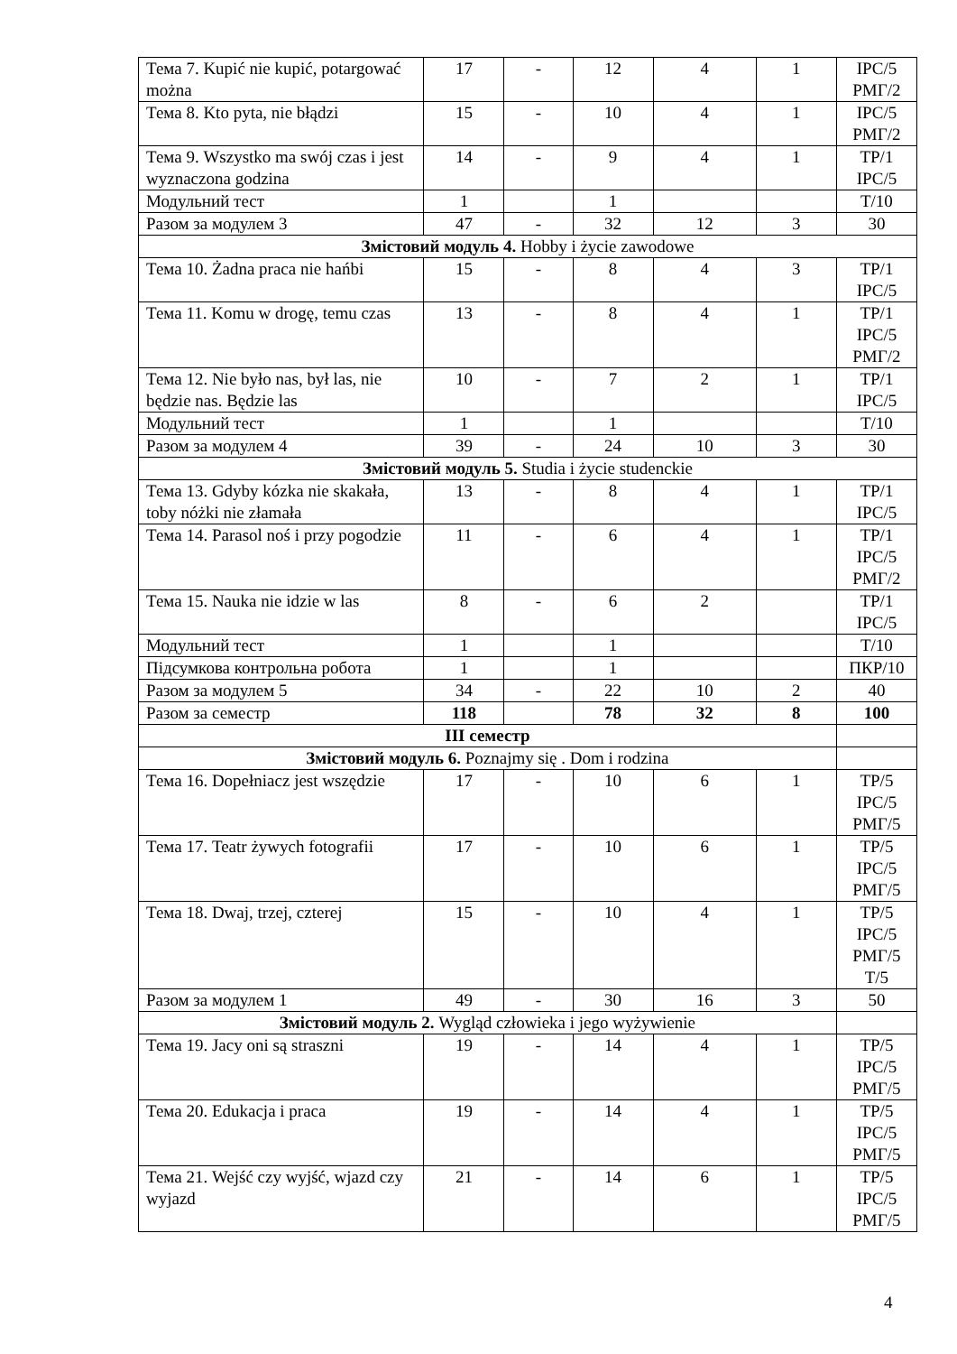| Тема 7. Kupić nie kupić, potargować można | 17 | - | 12 | 4 | 1 | ІРС/5 РМГ/2 |
| Тема 8. Kto pyta, nie błądzi | 15 | - | 10 | 4 | 1 | ІРС/5 РМГ/2 |
| Тема 9. Wszystko ma swój czas i jest wyznaczona godzina | 14 | - | 9 | 4 | 1 | ТР/1 ІРС/5 |
| Модульний тест | 1 | | 1 | | | Т/10 |
| Разом за модулем 3 | 47 | - | 32 | 12 | 3 | 30 |
| Змістовий модуль 4. Hobby i życie zawodowe | | | | | | |
| Тема 10. Żadna praca nie hańbi | 15 | - | 8 | 4 | 3 | ТР/1 ІРС/5 |
| Тема 11. Komu w drogę, temu czas | 13 | - | 8 | 4 | 1 | ТР/1 ІРС/5 РМГ/2 |
| Тема 12. Nie było nas, był las, nie będzie nas. Będzie las | 10 | - | 7 | 2 | 1 | ТР/1 ІРС/5 |
| Модульний тест | 1 | | 1 | | | Т/10 |
| Разом за модулем 4 | 39 | - | 24 | 10 | 3 | 30 |
| Змістовий модуль 5. Studia i życie studenckie | | | | | | |
| Тема 13. Gdyby kózka nie skakała, toby nóżki nie złamała | 13 | - | 8 | 4 | 1 | ТР/1 ІРС/5 |
| Тема 14. Parasol noś i przy pogodzie | 11 | - | 6 | 4 | 1 | ТР/1 ІРС/5 РМГ/2 |
| Тема 15. Nauka nie idzie w las | 8 | - | 6 | 2 | | ТР/1 ІРС/5 |
| Модульний тест | 1 | | 1 | | | Т/10 |
| Підсумкова контрольна робота | 1 | | 1 | | | ПКР/10 |
| Разом за модулем 5 | 34 | - | 22 | 10 | 2 | 40 |
| Разом за семестр | 118 | | 78 | 32 | 8 | 100 |
| ІІІ семестр | | | | | | |
| Змістовий модуль 6. Poznajmy się . Dom i rodzina | | | | | | |
| Тема 16. Dopełniacz jest wszędzie | 17 | - | 10 | 6 | 1 | ТР/5 ІРС/5 РМГ/5 |
| Тема 17. Teatr żywych fotografii | 17 | - | 10 | 6 | 1 | ТР/5 ІРС/5 РМГ/5 |
| Тема 18. Dwaj, trzej, czterej | 15 | - | 10 | 4 | 1 | ТР/5 ІРС/5 РМГ/5 Т/5 |
| Разом за модулем 1 | 49 | - | 30 | 16 | 3 | 50 |
| Змістовий модуль 2. Wygląd człowieka i jego wyżywienie | | | | | | |
| Тема 19. Jacy oni są straszni | 19 | - | 14 | 4 | 1 | ТР/5 ІРС/5 РМГ/5 |
| Тема 20. Edukacja i praca | 19 | - | 14 | 4 | 1 | ТР/5 ІРС/5 РМГ/5 |
| Тема 21. Wejść czy wyjść, wjazd czy wyjazd | 21 | - | 14 | 6 | 1 | ТР/5 ІРС/5 РМГ/5 |
4